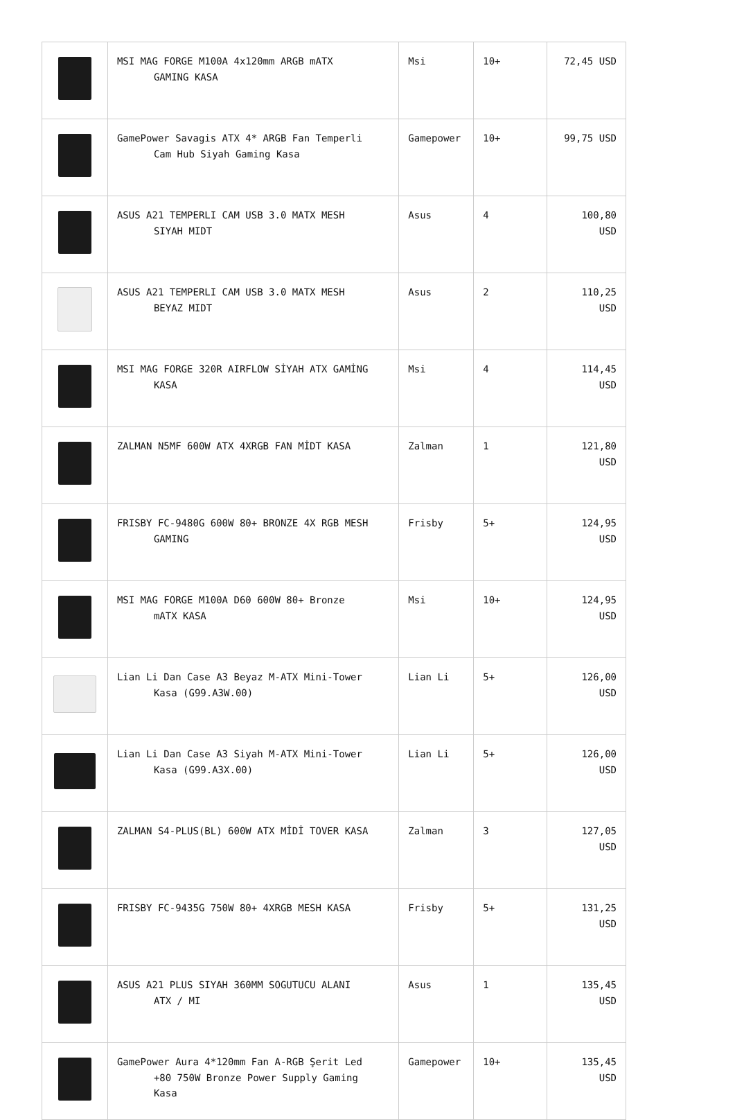| | MSI MAG FORGE M100A 4x120mm ARGB mATX GAMING KASA | Msi | 10+ | 72,45 USD |
| | GamePower Savagis ATX 4* ARGB Fan Temperli Cam Hub Siyah Gaming Kasa | Gamepower | 10+ | 99,75 USD |
| | ASUS A21 TEMPERLI CAM USB 3.0 MATX MESH SIYAH MIDT | Asus | 4 | 100,80 USD |
| | ASUS A21 TEMPERLI CAM USB 3.0 MATX MESH BEYAZ MIDT | Asus | 2 | 110,25 USD |
| | MSI MAG FORGE 320R AIRFLOW SİYAH ATX GAMİNG KASA | Msi | 4 | 114,45 USD |
| | ZALMAN N5MF 600W ATX 4XRGB FAN MİDT KASA | Zalman | 1 | 121,80 USD |
| | FRISBY FC-9480G 600W 80+ BRONZE 4X RGB MESH GAMING | Frisby | 5+ | 124,95 USD |
| | MSI MAG FORGE M100A D60 600W 80+ Bronze mATX KASA | Msi | 10+ | 124,95 USD |
| | Lian Li Dan Case A3 Beyaz M-ATX Mini-Tower Kasa (G99.A3W.00) | Lian Li | 5+ | 126,00 USD |
| | Lian Li Dan Case A3 Siyah M-ATX Mini-Tower Kasa (G99.A3X.00) | Lian Li | 5+ | 126,00 USD |
| | ZALMAN S4-PLUS(BL) 600W ATX MİDİ TOVER KASA | Zalman | 3 | 127,05 USD |
| | FRISBY FC-9435G 750W 80+ 4XRGB MESH KASA | Frisby | 5+ | 131,25 USD |
| | ASUS A21 PLUS SIYAH 360MM SOGUTUCU ALANI ATX / MI | Asus | 1 | 135,45 USD |
| | GamePower Aura 4*120mm Fan A-RGB Şerit Led +80 750W Bronze Power Supply Gaming Kasa | Gamepower | 10+ | 135,45 USD |